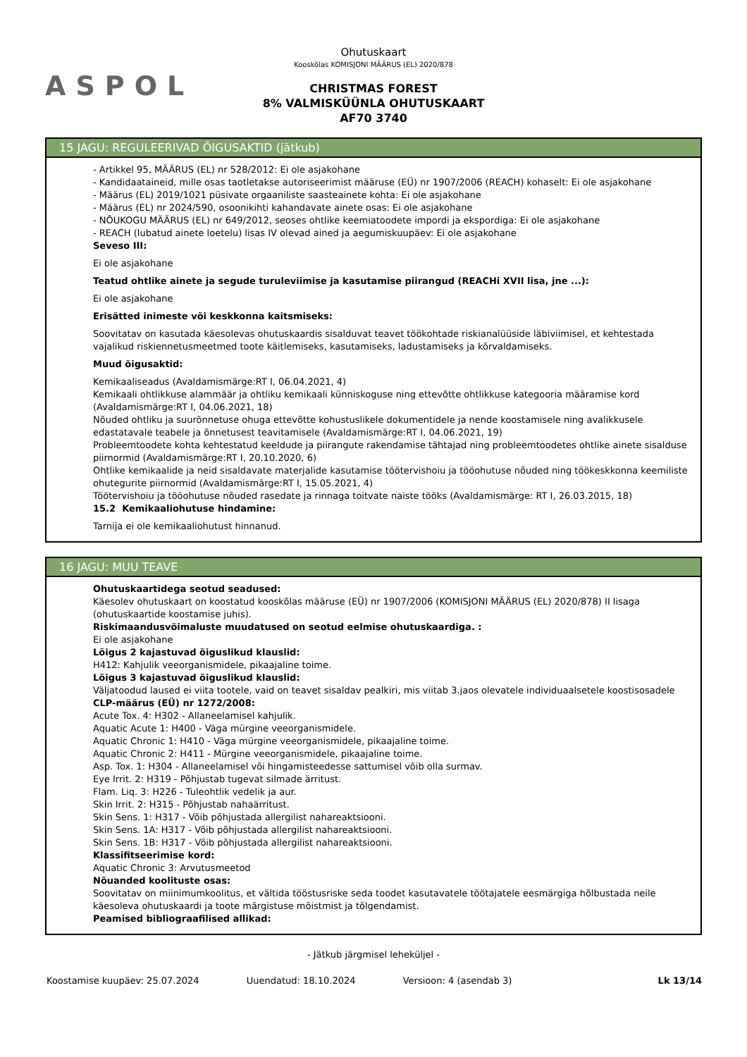ASPOL
Ohutuskaart
Kooskõlas KOMISJONI MÄÄRUS (EL) 2020/878
CHRISTMAS FOREST
8% VALMISKÜÜNLA OHUTUSKAART
AF70 3740
15 JAGU: REGULEERIVAD ÕIGUSAKTID (jätkub)
- Artikkel 95, MÄÄRUS (EL) nr 528/2012: Ei ole asjakohane
- Kandidaataineid, mille osas taotletakse autoriseerimist määruse (EÜ) nr 1907/2006 (REACH) kohaselt: Ei ole asjakohane
- Määrus (EL) 2019/1021 püsivate orgaaniliste saasteainete kohta: Ei ole asjakohane
- Määrus (EL) nr 2024/590, osoonikihti kahandavate ainete osas: Ei ole asjakohane
- NÕUKOGU MÄÄRUS (EL) nr 649/2012, seoses ohtlike keemiatoodete impordi ja ekspordiga: Ei ole asjakohane
- REACH (lubatud ainete loetelu) lisas IV olevad ained ja aegumiskuupäev: Ei ole asjakohane
Seveso III:
Ei ole asjakohane
Teatud ohtlike ainete ja segude turuleviimise ja kasutamise piirangud (REACHi XVII lisa, jne ...):
Ei ole asjakohane
Erisätted inimeste või keskkonna kaitsmiseks:
Soovitatav on kasutada käesolevas ohutuskaardis sisalduvat teavet töökohtade riskianalüüside läbiviimisel, et kehtestada vajalikud riskiennetusmeetmed toote käitlemiseks, kasutamiseks, ladustamiseks ja kõrvaldamiseks.
Muud õigusaktid:
Kemikaaliseadus (Avaldamismärge:RT I, 06.04.2021, 4)
Kemikaali ohtlikkuse alammäär ja ohtliku kemikaali künniskoguse ning ettevõtte ohtlikkuse kategooria määramise kord (Avaldamismärge:RT I, 04.06.2021, 18)
Nõuded ohtliku ja suurõnnetuse ohuga ettevõtte kohustuslikele dokumentidele ja nende koostamisele ning avalikkusele edastatavale teabele ja õnnetusest teavitamisele (Avaldamismärge:RT I, 04.06.2021, 19)
Probleemtoodete kohta kehtestatud keeldude ja piirangute rakendamise tähtajad ning probleemtoodetes ohtlike ainete sisalduse piirnormid (Avaldamismärge:RT I, 20.10.2020, 6)
Ohtlike kemikaalide ja neid sisaldavate materjalide kasutamise töötervishoiu ja tööohutuse nõuded ning töökeskkonna keemiliste ohutegurite piirnormid (Avaldamismärge:RT I, 15.05.2021, 4)
Töötervishoiu ja tööohutuse nõuded rasedate ja rinnaga toitvate naiste tööks (Avaldamismärge: RT I, 26.03.2015, 18)
15.2 Kemikaaliohutuse hindamine:
Tarnija ei ole kemikaaliohutust hinnanud.
16 JAGU: MUU TEAVE
Ohutuskaartidega seotud seadused:
Käesolev ohutuskaart on koostatud kooskõlas määruse (EÜ) nr 1907/2006 (KOMISJONI MÄÄRUS (EL) 2020/878) II lisaga (ohutuskaartide koostamise juhis).
Riskimaandusvõimaluste muudatused on seotud eelmise ohutuskaardiga. :
Ei ole asjakohane
Lõigus 2 kajastuvad õiguslikud klauslid:
H412: Kahjulik veeorganismidele, pikaajaline toime.
Lõigus 3 kajastuvad õiguslikud klauslid:
Väljatoodud laused ei viita tootele, vaid on teavet sisaldav pealkiri, mis viitab 3.jaos olevatele individuaalsetele koostisosadele
CLP-määrus (EÜ) nr 1272/2008:
Acute Tox. 4: H302 - Allaneelamisel kahjulik.
Aquatic Acute 1: H400 - Väga mürgine veeorganismidele.
Aquatic Chronic 1: H410 - Väga mürgine veeorganismidele, pikaajaline toime.
Aquatic Chronic 2: H411 - Mürgine veeorganismidele, pikaajaline toime.
Asp. Tox. 1: H304 - Allaneelamisel või hingamisteedesse sattumisel võib olla surmav.
Eye Irrit. 2: H319 - Põhjustab tugevat silmade ärritust.
Flam. Liq. 3: H226 - Tuleohtlik vedelik ja aur.
Skin Irrit. 2: H315 - Põhjustab nahaärritust.
Skin Sens. 1: H317 - Võib põhjustada allergilist nahareaktsiooni.
Skin Sens. 1A: H317 - Võib põhjustada allergilist nahareaktsiooni.
Skin Sens. 1B: H317 - Võib põhjustada allergilist nahareaktsiooni.
Klassifitseerimise kord:
Aquatic Chronic 3: Arvutusmeetod
Nõuanded koolituste osas:
Soovitatav on miinimumkoolitus, et vältida tööstusriske seda toodet kasutavatele töötajatele eesmärgiga hõlbustada neile käesoleva ohutuskaardi ja toote märgistuse mõistmist ja tõlgendamist.
Peamised bibliograafilised allikad:
- Jätkub järgmisel leheküljel -
Koostamise kuupäev: 25.07.2024 Uuendatud: 18.10.2024 Versioon: 4 (asendab 3) Lk 13/14